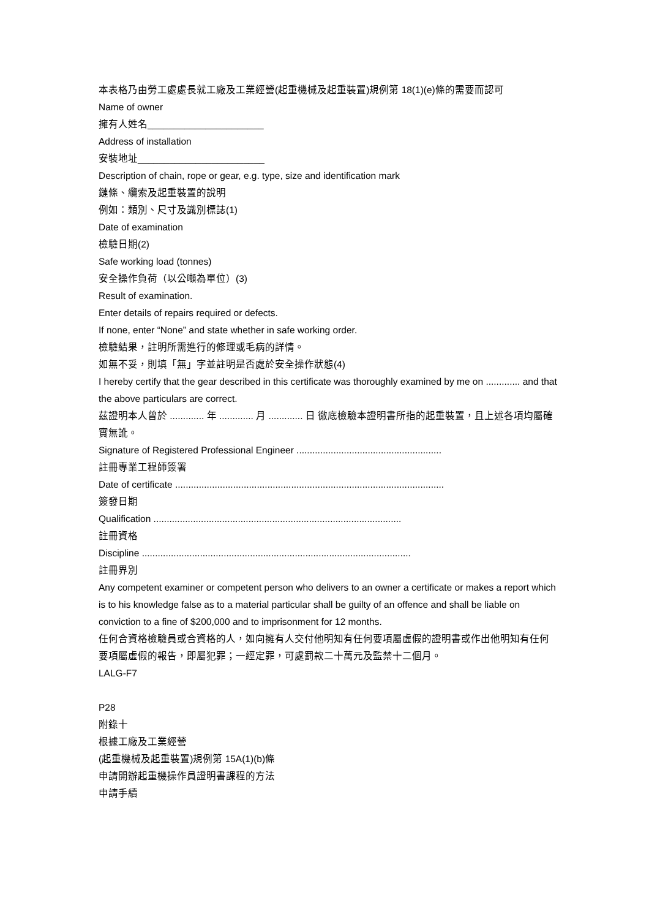本表格乃由勞工處處長就工廠及工業經營(起重機械及起重裝置)規例第 18(1)(e)條的需要而認可
Name of owner
擁有人姓名______________________
Address of installation
安裝地址________________________
Description of chain, rope or gear, e.g. type, size and identification mark
鏈條、纜索及起重裝置的說明
例如：類別、尺寸及識別標誌(1)
Date of examination
檢驗日期(2)
Safe working load (tonnes)
安全操作負荷（以公噸為單位）(3)
Result of examination.
Enter details of repairs required or defects.
If none, enter “None” and state whether in safe working order.
檢驗結果，註明所需進行的修理或毛病的詳情。
如無不妥，則填「無」字並註明是否處於安全操作狀態(4)
I hereby certify that the gear described in this certificate was thoroughly examined by me on ............. and that the above particulars are correct.
茲證明本人曾於 ............. 年 ............. 月 ............. 日 徹底檢驗本證明書所指的起重裝置，且上述各項均屬確實無訛。
Signature of Registered Professional Engineer .......................................................
註冊專業工程師簽署
Date of certificate ......................................................................................................
簽發日期
Qualification ..............................................................................................
註冊資格
Discipline ......................................................................................................
註冊界別
Any competent examiner or competent person who delivers to an owner a certificate or makes a report which is to his knowledge false as to a material particular shall be guilty of an offence and shall be liable on conviction to a fine of $200,000 and to imprisonment for 12 months.
任何合資格檢驗員或合資格的人，如向擁有人交付他明知有任何要項屬虛假的證明書或作出他明知有任何要項屬虛假的報告，即屬犯罪；一經定罪，可處罰款二十萬元及監禁十二個月。
LALG-F7
P28
附錄十
根據工廠及工業經營
(起重機械及起重裝置)規例第 15A(1)(b)條
申請開辦起重機操作員證明書課程的方法
申請手續